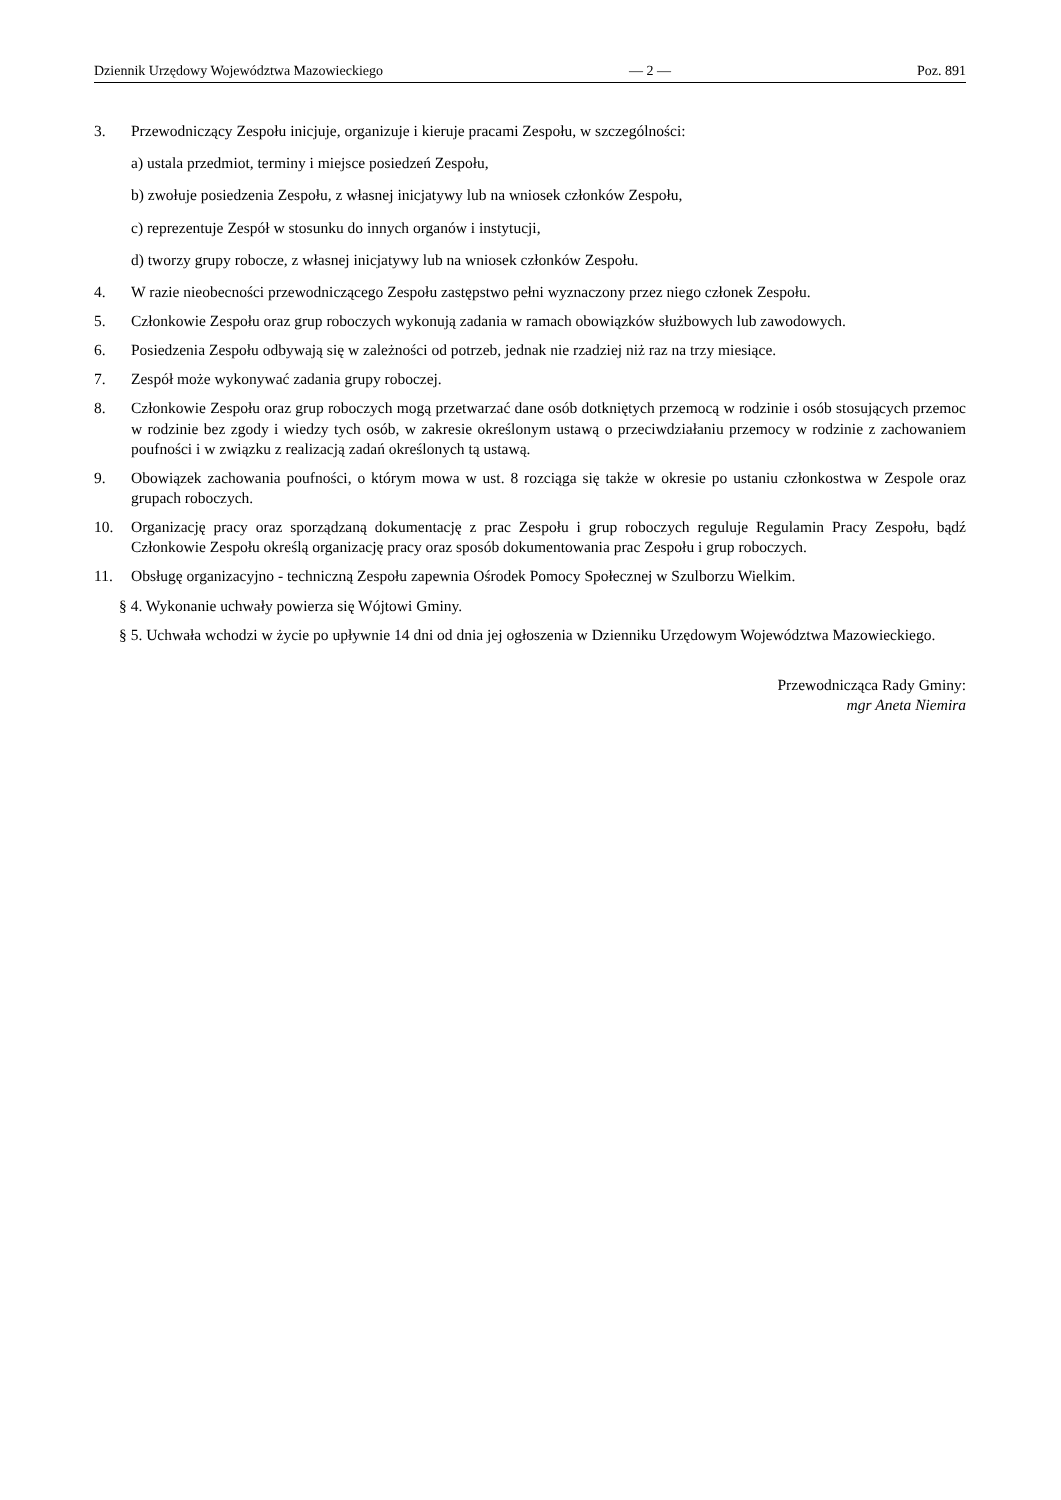Dziennik Urzędowy Województwa Mazowieckiego — 2 — Poz. 891
3. Przewodniczący Zespołu inicjuje, organizuje i kieruje pracami Zespołu, w szczególności:
a) ustala przedmiot, terminy i miejsce posiedzeń Zespołu,
b) zwołuje posiedzenia Zespołu, z własnej inicjatywy lub na wniosek członków Zespołu,
c) reprezentuje Zespół w stosunku do innych organów i instytucji,
d) tworzy grupy robocze, z własnej inicjatywy lub na wniosek członków Zespołu.
4. W razie nieobecności przewodniczącego Zespołu zastępstwo pełni wyznaczony przez niego członek Zespołu.
5. Członkowie Zespołu oraz grup roboczych wykonują zadania w ramach obowiązków służbowych lub zawodowych.
6. Posiedzenia Zespołu odbywają się w zależności od potrzeb, jednak nie rzadziej niż raz na trzy miesiące.
7. Zespół może wykonywać zadania grupy roboczej.
8. Członkowie Zespołu oraz grup roboczych mogą przetwarzać dane osób dotkniętych przemocą w rodzinie i osób stosujących przemoc w rodzinie bez zgody i wiedzy tych osób, w zakresie określonym ustawą o przeciwdziałaniu przemocy w rodzinie z zachowaniem poufności i w związku z realizacją zadań określonych tą ustawą.
9. Obowiązek zachowania poufności, o którym mowa w ust. 8 rozciąga się także w okresie po ustaniu członkostwa w Zespole oraz grupach roboczych.
10. Organizację pracy oraz sporządzaną dokumentację z prac Zespołu i grup roboczych reguluje Regulamin Pracy Zespołu, bądź Członkowie Zespołu określą organizację pracy oraz sposób dokumentowania prac Zespołu i grup roboczych.
11. Obsługę organizacyjno - techniczną Zespołu zapewnia Ośrodek Pomocy Społecznej w Szulborzu Wielkim.
§ 4. Wykonanie uchwały powierza się Wójtowi Gminy.
§ 5. Uchwała wchodzi w życie po upływnie 14 dni od dnia jej ogłoszenia w Dzienniku Urzędowym Województwa Mazowieckiego.
Przewodnicząca Rady Gminy:
mgr Aneta Niemira